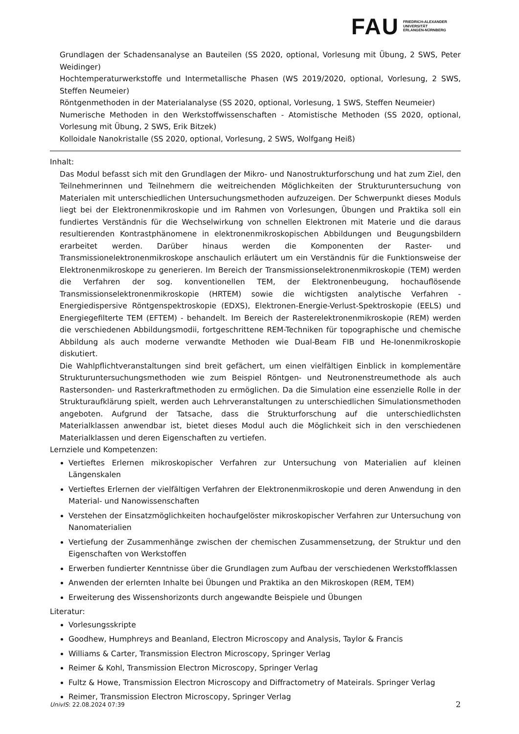FAU
FRIEDRICH-ALEXANDER
UNIVERSITÄT
ERLANGEN-NÜRNBERG
Grundlagen der Schadensanalyse an Bauteilen (SS 2020, optional, Vorlesung mit Übung, 2 SWS, Peter Weidinger)
Hochtemperaturwerkstoffe und Intermetallische Phasen (WS 2019/2020, optional, Vorlesung, 2 SWS, Steffen Neumeier)
Röntgenmethoden in der Materialanalyse (SS 2020, optional, Vorlesung, 1 SWS, Steffen Neumeier)
Numerische Methoden in den Werkstoffwissenschaften - Atomistische Methoden (SS 2020, optional, Vorlesung mit Übung, 2 SWS, Erik Bitzek)
Kolloidale Nanokristalle (SS 2020, optional, Vorlesung, 2 SWS, Wolfgang Heiß)
Inhalt:
Das Modul befasst sich mit den Grundlagen der Mikro- und Nanostrukturforschung und hat zum Ziel, den Teilnehmerinnen und Teilnehmern die weitreichenden Möglichkeiten der Strukturuntersuchung von Materialen mit unterschiedlichen Untersuchungsmethoden aufzuzeigen. Der Schwerpunkt dieses Moduls liegt bei der Elektronenmikroskopie und im Rahmen von Vorlesungen, Übungen und Praktika soll ein fundiertes Verständnis für die Wechselwirkung von schnellen Elektronen mit Materie und die daraus resultierenden Kontrastphänomene in elektronenmikroskopischen Abbildungen und Beugungsbildern erarbeitet werden. Darüber hinaus werden die Komponenten der Raster- und Transmissionelektronenmikroskope anschaulich erläutert um ein Verständnis für die Funktionsweise der Elektronenmikroskope zu generieren. Im Bereich der Transmissionselektronenmikroskopie (TEM) werden die Verfahren der sog. konventionellen TEM, der Elektronenbeugung, hochauflösende Transmissionselektronenmikroskopie (HRTEM) sowie die wichtigsten analytische Verfahren - Energiedispersive Röntgenspektroskopie (EDXS), Elektronen-Energie-Verlust-Spektroskopie (EELS) und Energiegefilterte TEM (EFTEM) - behandelt. Im Bereich der Rasterelektronenmikroskopie (REM) werden die verschiedenen Abbildungsmodii, fortgeschrittene REM-Techniken für topographische und chemische Abbildung als auch moderne verwandte Methoden wie Dual-Beam FIB und He-Ionenmikroskopie diskutiert.
Die Wahlpflichtveranstaltungen sind breit gefächert, um einen vielfältigen Einblick in komplementäre Strukturuntersuchungsmethoden wie zum Beispiel Röntgen- und Neutronenstreumethode als auch Rastersonden- und Rasterkraftmethoden zu ermöglichen. Da die Simulation eine essenzielle Rolle in der Strukturaufklärung spielt, werden auch Lehrveranstaltungen zu unterschiedlichen Simulationsmethoden angeboten. Aufgrund der Tatsache, dass die Strukturforschung auf die unterschiedlichsten Materialklassen anwendbar ist, bietet dieses Modul auch die Möglichkeit sich in den verschiedenen Materialklassen und deren Eigenschaften zu vertiefen.
Lernziele und Kompetenzen:
Vertieftes Erlernen mikroskopischer Verfahren zur Untersuchung von Materialien auf kleinen Längenskalen
Vertieftes Erlernen der vielfältigen Verfahren der Elektronenmikroskopie und deren Anwendung in den Material- und Nanowissenschaften
Verstehen der Einsatzmöglichkeiten hochaufgelöster mikroskopischer Verfahren zur Untersuchung von Nanomaterialien
Vertiefung der Zusammenhänge zwischen der chemischen Zusammensetzung, der Struktur und den Eigenschaften von Werkstoffen
Erwerben fundierter Kenntnisse über die Grundlagen zum Aufbau der verschiedenen Werkstoffklassen
Anwenden der erlernten Inhalte bei Übungen und Praktika an den Mikroskopen (REM, TEM)
Erweiterung des Wissenshorizonts durch angewandte Beispiele und Übungen
Literatur:
Vorlesungsskripte
Goodhew, Humphreys and Beanland, Electron Microscopy and Analysis, Taylor & Francis
Williams & Carter, Transmission Electron Microscopy, Springer Verlag
Reimer & Kohl, Transmission Electron Microscopy, Springer Verlag
Fultz & Howe, Transmission Electron Microscopy and Diffractometry of Mateirals. Springer Verlag
Reimer, Transmission Electron Microscopy, Springer Verlag
UnivIS: 22.08.2024 07:39 2